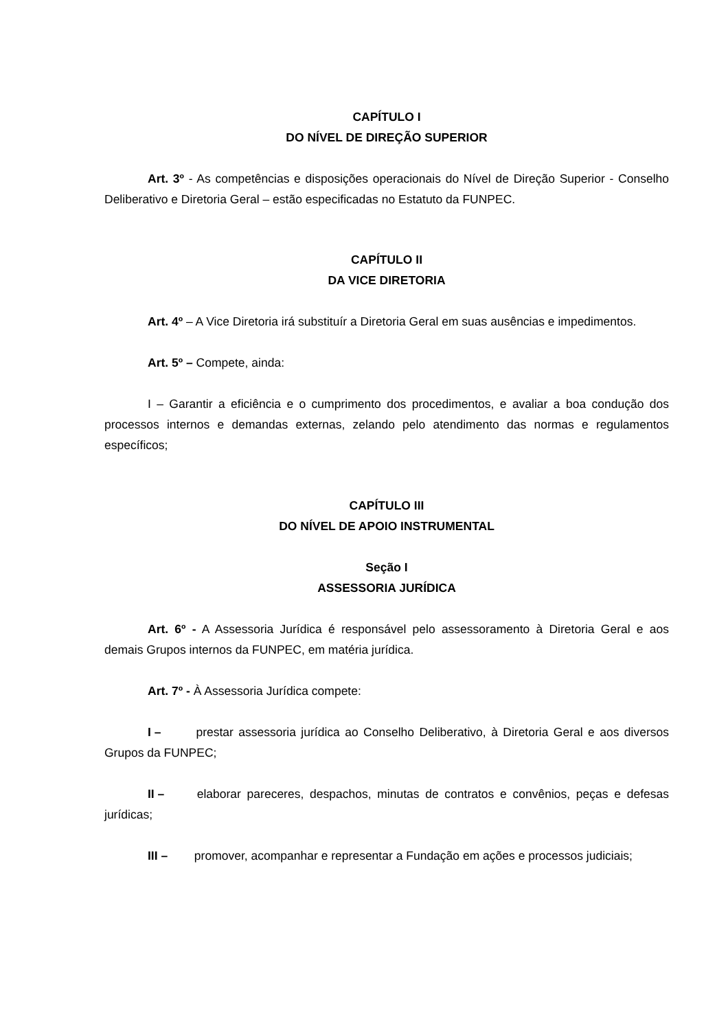CAPÍTULO I
DO NÍVEL DE DIREÇÃO SUPERIOR
Art. 3º - As competências e disposições operacionais do Nível de Direção Superior - Conselho Deliberativo e Diretoria Geral – estão especificadas no Estatuto da FUNPEC.
CAPÍTULO II
DA VICE DIRETORIA
Art. 4º – A Vice Diretoria irá substituír a Diretoria Geral em suas ausências e impedimentos.
Art. 5º – Compete, ainda:
I – Garantir a eficiência e o cumprimento dos procedimentos, e avaliar a boa condução dos processos internos e demandas externas, zelando pelo atendimento das normas e regulamentos específicos;
CAPÍTULO III
DO NÍVEL DE APOIO INSTRUMENTAL
Seção I
ASSESSORIA JURÍDICA
Art. 6º - A Assessoria Jurídica é responsável pelo assessoramento à Diretoria Geral e aos demais Grupos internos da FUNPEC, em matéria jurídica.
Art. 7º - À Assessoria Jurídica compete:
I – prestar assessoria jurídica ao Conselho Deliberativo, à Diretoria Geral e aos diversos Grupos da FUNPEC;
II – elaborar pareceres, despachos, minutas de contratos e convênios, peças e defesas jurídicas;
III – promover, acompanhar e representar a Fundação em ações e processos judiciais;